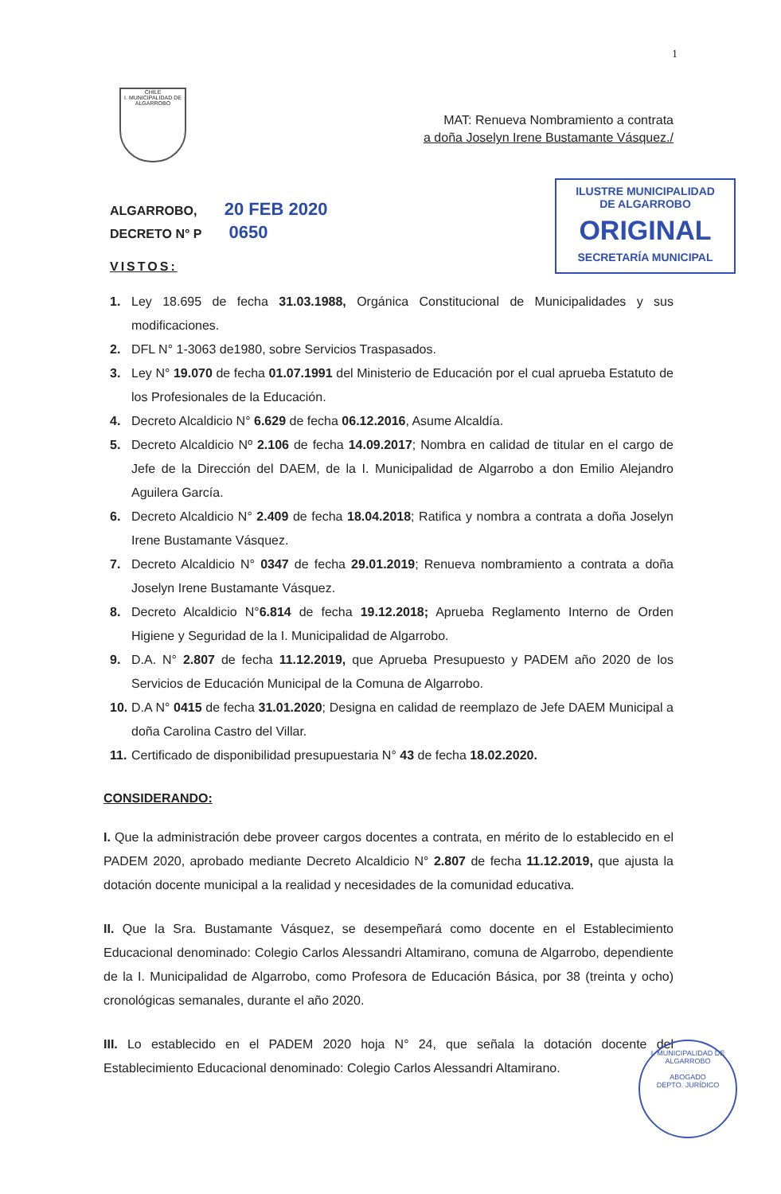1
CHILE
I. MUNICIPALIDAD DE ALGARROBO
MAT: Renueva Nombramiento a contrata
a doña Joselyn Irene Bustamante Vásquez./
ALGARROBO, 20 FEB 2020
DECRETO N° P 0650
VISTOS:
ILUSTRE MUNICIPALIDAD
DE ALGARROBO
ORIGINAL
SECRETARÍA MUNICIPAL
1. Ley 18.695 de fecha 31.03.1988, Orgánica Constitucional de Municipalidades y sus modificaciones.
2. DFL N° 1-3063 de1980, sobre Servicios Traspasados.
3. Ley N° 19.070 de fecha 01.07.1991 del Ministerio de Educación por el cual aprueba Estatuto de los Profesionales de la Educación.
4. Decreto Alcaldicio N° 6.629 de fecha 06.12.2016, Asume Alcaldía.
5. Decreto Alcaldicio Nº 2.106 de fecha 14.09.2017; Nombra en calidad de titular en el cargo de Jefe de la Dirección del DAEM, de la I. Municipalidad de Algarrobo a don Emilio Alejandro Aguilera García.
6. Decreto Alcaldicio N° 2.409 de fecha 18.04.2018; Ratifica y nombra a contrata a doña Joselyn Irene Bustamante Vásquez.
7. Decreto Alcaldicio N° 0347 de fecha 29.01.2019; Renueva nombramiento a contrata a doña Joselyn Irene Bustamante Vásquez.
8. Decreto Alcaldicio N°6.814 de fecha 19.12.2018; Aprueba Reglamento Interno de Orden Higiene y Seguridad de la I. Municipalidad de Algarrobo.
9. D.A. N° 2.807 de fecha 11.12.2019, que Aprueba Presupuesto y PADEM año 2020 de los Servicios de Educación Municipal de la Comuna de Algarrobo.
10. D.A N° 0415 de fecha 31.01.2020; Designa en calidad de reemplazo de Jefe DAEM Municipal a doña Carolina Castro del Villar.
11. Certificado de disponibilidad presupuestaria N° 43 de fecha 18.02.2020.
CONSIDERANDO:
I. Que la administración debe proveer cargos docentes a contrata, en mérito de lo establecido en el PADEM 2020, aprobado mediante Decreto Alcaldicio N° 2.807 de fecha 11.12.2019, que ajusta la dotación docente municipal a la realidad y necesidades de la comunidad educativa.
II. Que la Sra. Bustamante Vásquez, se desempeñará como docente en el Establecimiento Educacional denominado: Colegio Carlos Alessandri Altamirano, comuna de Algarrobo, dependiente de la I. Municipalidad de Algarrobo, como Profesora de Educación Básica, por 38 (treinta y ocho) cronológicas semanales, durante el año 2020.
III. Lo establecido en el PADEM 2020 hoja N° 24, que señala la dotación docente del Establecimiento Educacional denominado: Colegio Carlos Alessandri Altamirano.
I. MUNICIPALIDAD DE ALGARROBO
ABOGADO
DEPTO. JURÍDICO